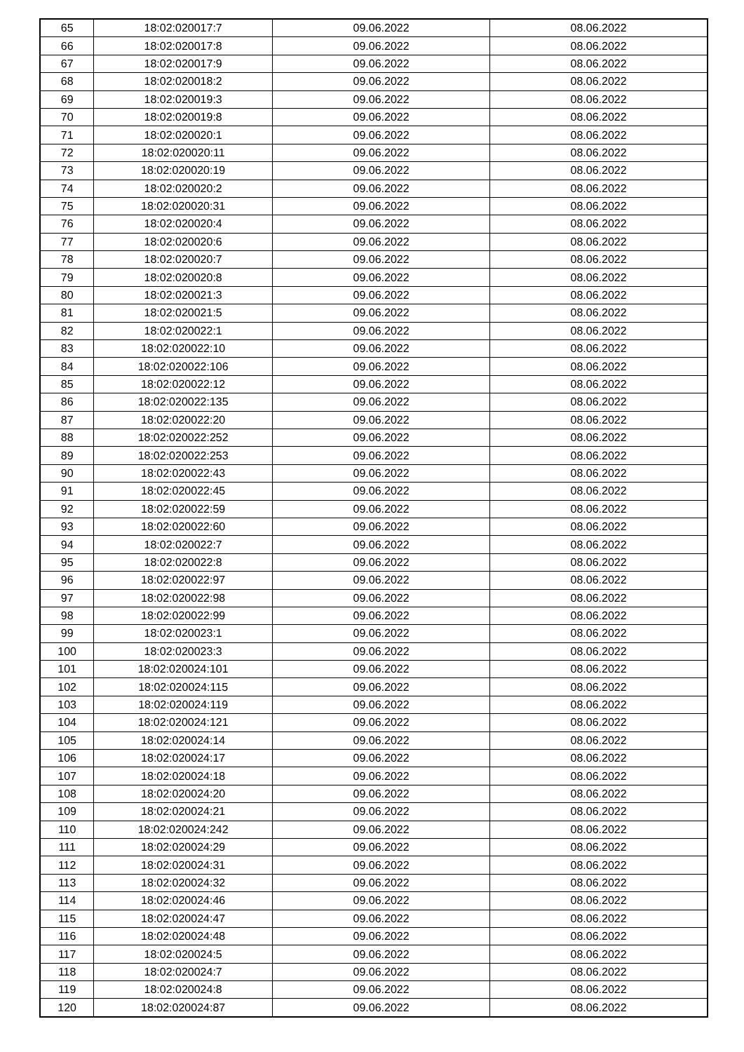| 65 | 18:02:020017:7 | 09.06.2022 | 08.06.2022 |
| 66 | 18:02:020017:8 | 09.06.2022 | 08.06.2022 |
| 67 | 18:02:020017:9 | 09.06.2022 | 08.06.2022 |
| 68 | 18:02:020018:2 | 09.06.2022 | 08.06.2022 |
| 69 | 18:02:020019:3 | 09.06.2022 | 08.06.2022 |
| 70 | 18:02:020019:8 | 09.06.2022 | 08.06.2022 |
| 71 | 18:02:020020:1 | 09.06.2022 | 08.06.2022 |
| 72 | 18:02:020020:11 | 09.06.2022 | 08.06.2022 |
| 73 | 18:02:020020:19 | 09.06.2022 | 08.06.2022 |
| 74 | 18:02:020020:2 | 09.06.2022 | 08.06.2022 |
| 75 | 18:02:020020:31 | 09.06.2022 | 08.06.2022 |
| 76 | 18:02:020020:4 | 09.06.2022 | 08.06.2022 |
| 77 | 18:02:020020:6 | 09.06.2022 | 08.06.2022 |
| 78 | 18:02:020020:7 | 09.06.2022 | 08.06.2022 |
| 79 | 18:02:020020:8 | 09.06.2022 | 08.06.2022 |
| 80 | 18:02:020021:3 | 09.06.2022 | 08.06.2022 |
| 81 | 18:02:020021:5 | 09.06.2022 | 08.06.2022 |
| 82 | 18:02:020022:1 | 09.06.2022 | 08.06.2022 |
| 83 | 18:02:020022:10 | 09.06.2022 | 08.06.2022 |
| 84 | 18:02:020022:106 | 09.06.2022 | 08.06.2022 |
| 85 | 18:02:020022:12 | 09.06.2022 | 08.06.2022 |
| 86 | 18:02:020022:135 | 09.06.2022 | 08.06.2022 |
| 87 | 18:02:020022:20 | 09.06.2022 | 08.06.2022 |
| 88 | 18:02:020022:252 | 09.06.2022 | 08.06.2022 |
| 89 | 18:02:020022:253 | 09.06.2022 | 08.06.2022 |
| 90 | 18:02:020022:43 | 09.06.2022 | 08.06.2022 |
| 91 | 18:02:020022:45 | 09.06.2022 | 08.06.2022 |
| 92 | 18:02:020022:59 | 09.06.2022 | 08.06.2022 |
| 93 | 18:02:020022:60 | 09.06.2022 | 08.06.2022 |
| 94 | 18:02:020022:7 | 09.06.2022 | 08.06.2022 |
| 95 | 18:02:020022:8 | 09.06.2022 | 08.06.2022 |
| 96 | 18:02:020022:97 | 09.06.2022 | 08.06.2022 |
| 97 | 18:02:020022:98 | 09.06.2022 | 08.06.2022 |
| 98 | 18:02:020022:99 | 09.06.2022 | 08.06.2022 |
| 99 | 18:02:020023:1 | 09.06.2022 | 08.06.2022 |
| 100 | 18:02:020023:3 | 09.06.2022 | 08.06.2022 |
| 101 | 18:02:020024:101 | 09.06.2022 | 08.06.2022 |
| 102 | 18:02:020024:115 | 09.06.2022 | 08.06.2022 |
| 103 | 18:02:020024:119 | 09.06.2022 | 08.06.2022 |
| 104 | 18:02:020024:121 | 09.06.2022 | 08.06.2022 |
| 105 | 18:02:020024:14 | 09.06.2022 | 08.06.2022 |
| 106 | 18:02:020024:17 | 09.06.2022 | 08.06.2022 |
| 107 | 18:02:020024:18 | 09.06.2022 | 08.06.2022 |
| 108 | 18:02:020024:20 | 09.06.2022 | 08.06.2022 |
| 109 | 18:02:020024:21 | 09.06.2022 | 08.06.2022 |
| 110 | 18:02:020024:242 | 09.06.2022 | 08.06.2022 |
| 111 | 18:02:020024:29 | 09.06.2022 | 08.06.2022 |
| 112 | 18:02:020024:31 | 09.06.2022 | 08.06.2022 |
| 113 | 18:02:020024:32 | 09.06.2022 | 08.06.2022 |
| 114 | 18:02:020024:46 | 09.06.2022 | 08.06.2022 |
| 115 | 18:02:020024:47 | 09.06.2022 | 08.06.2022 |
| 116 | 18:02:020024:48 | 09.06.2022 | 08.06.2022 |
| 117 | 18:02:020024:5 | 09.06.2022 | 08.06.2022 |
| 118 | 18:02:020024:7 | 09.06.2022 | 08.06.2022 |
| 119 | 18:02:020024:8 | 09.06.2022 | 08.06.2022 |
| 120 | 18:02:020024:87 | 09.06.2022 | 08.06.2022 |